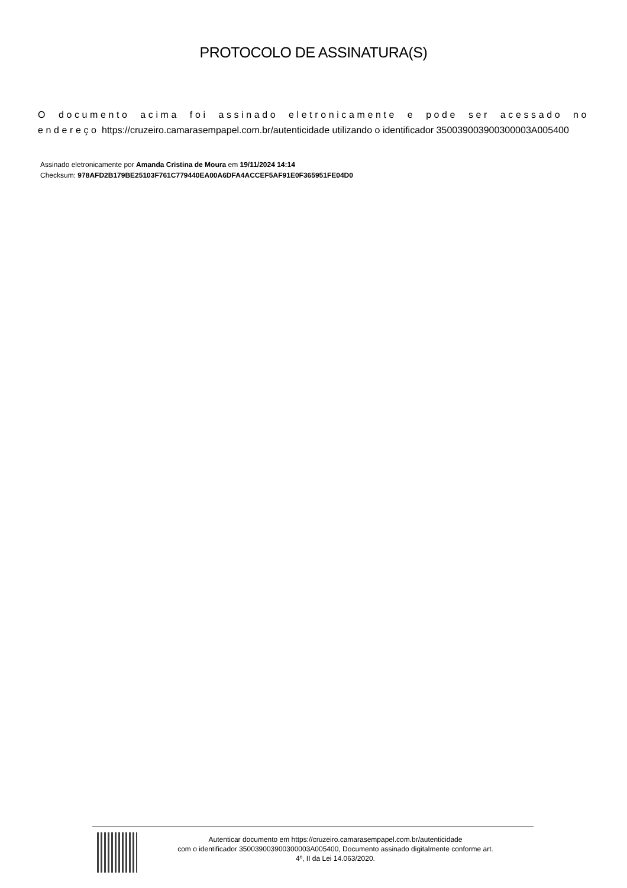PROTOCOLO DE ASSINATURA(S)
O documento acima foi assinado eletronicamente e pode ser acessado no endereço https://cruzeiro.camarasempapel.com.br/autenticidade utilizando o identificador 350039003900300003A005400
Assinado eletronicamente por Amanda Cristina de Moura em 19/11/2024 14:14
Checksum: 978AFD2B179BE25103F761C779440EA00A6DFA4ACCEF5AF91E0F365951FE04D0
Autenticar documento em https://cruzeiro.camarasempapel.com.br/autenticidade
com o identificador 350039003900300003A005400, Documento assinado digitalmente conforme art.
4º, II da Lei 14.063/2020.